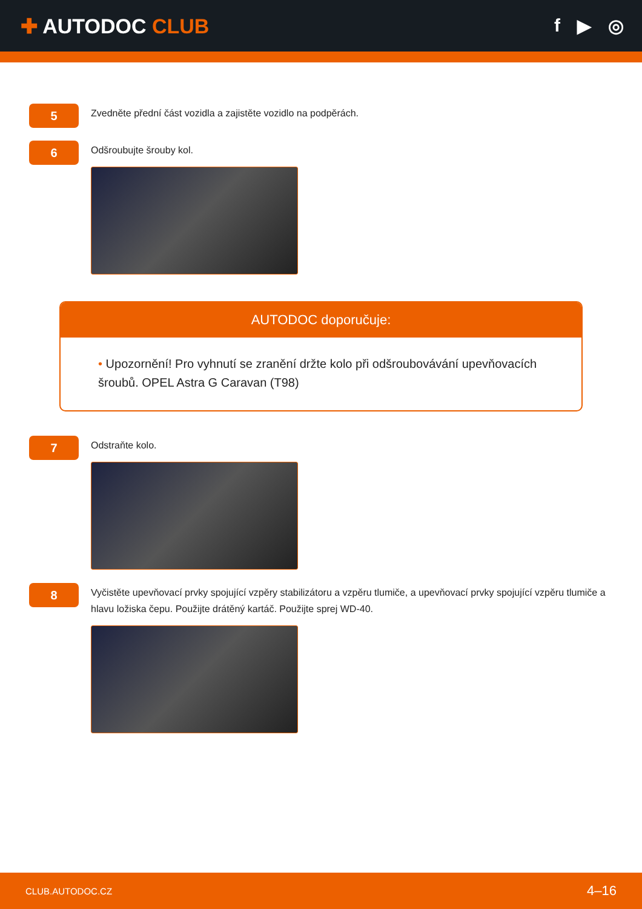✚ AUTODOC CLUB f ▶ ◎
5
Zvedněte přední část vozidla a zajistěte vozidlo na podpěrách.
6
Odšroubujte šrouby kol.
AUTODOC doporučuje:
• Upozornění! Pro vyhnutí se zranění držte kolo při odšroubovávání upevňovacích šroubů. OPEL Astra G Caravan (T98)
7
Odstraňte kolo.
8
Vyčistěte upevňovací prvky spojující vzpěry stabilizátoru a vzpěru tlumiče, a upevňovací prvky spojující vzpěru tlumiče a hlavu ložiska čepu. Použijte drátěný kartáč. Použijte sprej WD-40.
CLUB.AUTODOC.CZ 4–16